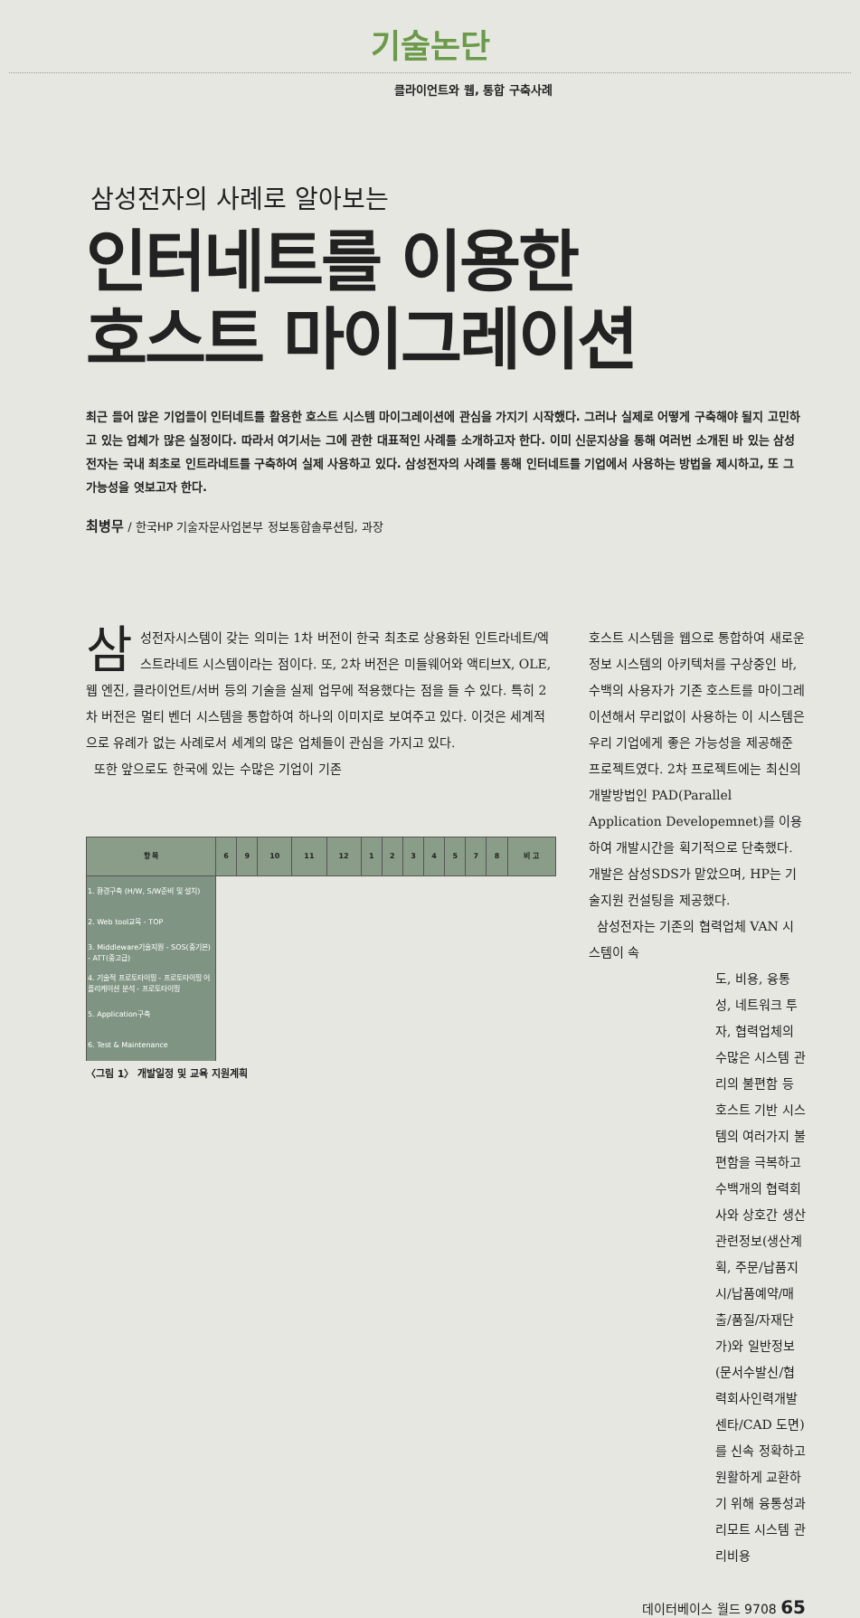기술논단
클라이언트와 웹, 통합 구축사례
삼성전자의 사례로 알아보는
인터네트를 이용한
호스트 마이그레이션
최근 들어 많은 기업들이 인터네트를 활용한 호스트 시스템 마이그레이션에 관심을 가지기 시작했다. 그러나 실제로 어떻게 구축해야 될지 고민하고 있는 업체가 많은 실정이다. 따라서 여기서는 그에 관한 대표적인 사례를 소개하고자 한다. 이미 신문지상을 통해 여러번 소개된 바 있는 삼성전자는 국내 최초로 인트라네트를 구축하여 실제 사용하고 있다. 삼성전자의 사례를 통해 인터네트를 기업에서 사용하는 방법을 제시하고, 또 그 가능성을 엿보고자 한다.
최병무 / 한국HP 기술자문사업본부 정보통합솔루션팀, 과장
삼성전자시스템이 갖는 의미는 1차 버전이 한국 최초로 상용화된 인트라네트/엑스트라네트 시스템이라는 점이다. 또, 2차 버전은 미들웨어와 액티브X, OLE, 웹 엔진, 클라이언트/서버 등의 기술을 실제 업무에 적용했다는 점을 들 수 있다. 특히 2차 버전은 멀티 벤더 시스템을 통합하여 하나의 이미지로 보여주고 있다. 이것은 세계적으로 유례가 없는 사례로서 세계의 많은 업체들이 관심을 가지고 있다.
또한 앞으로도 한국에 있는 수많은 기업이 기존
| 항 목 | 6 | 9 | 10 | 11 | 12 | 1 | 2 | 3 | 4 | 5 | 7 | 8 | 비 고 |
| --- | --- | --- | --- | --- | --- | --- | --- | --- | --- | --- | --- | --- | --- |
| 1. 환경구축 (H/W, S/W준비 및 설치) | | | | | | | | | | | | | |
| 2. Web tool교육 - TOP | | | | | | | | | | | | | |
| 3. Middleware기술지원 - SOS(중기본) - ATT(중고급) | | | | | | | | | | | | | |
| 4. 기술적 프로토타이핑 - 프로토타이핑 어플리케이션 분석 - 프로토타이핑 | | | | | | | | | | | | | |
| 5. Application구축 | | | | | | | | | | | | | |
| 6. Test & Maintenance | | | | | | | | | | | | | |
〈그림 1〉 개발일정 및 교육 지원계획
호스트 시스템을 웹으로 통합하여 새로운 정보 시스템의 아키텍처를 구상중인 바, 수백의 사용자가 기존 호스트를 마이그레이션해서 무리없이 사용하는 이 시스템은 우리 기업에게 좋은 가능성을 제공해준 프로젝트였다. 2차 프로젝트에는 최신의 개발방법인 PAD(Parallel Application Developemnet)를 이용하여 개발시간을 획기적으로 단축했다. 개발은 삼성SDS가 맡았으며, HP는 기술지원 컨설팅을 제공했다.
삼성전자는 기존의 협력업체 VAN 시스템이 속
도, 비용, 융통성, 네트워크 투자, 협력업체의 수많은 시스템 관리의 불편함 등 호스트 기반 시스템의 여러가지 불편함을 극복하고 수백개의 협력회사와 상호간 생산관련정보(생산계획, 주문/납품지시/납품예약/매출/품질/자재단가)와 일반정보 (문서수발신/협력회사인력개발 센타/CAD 도면)를 신속 정확하고 원활하게 교환하기 위해 융통성과 리모트 시스템 관리비용
데이터베이스 월드 9708 65